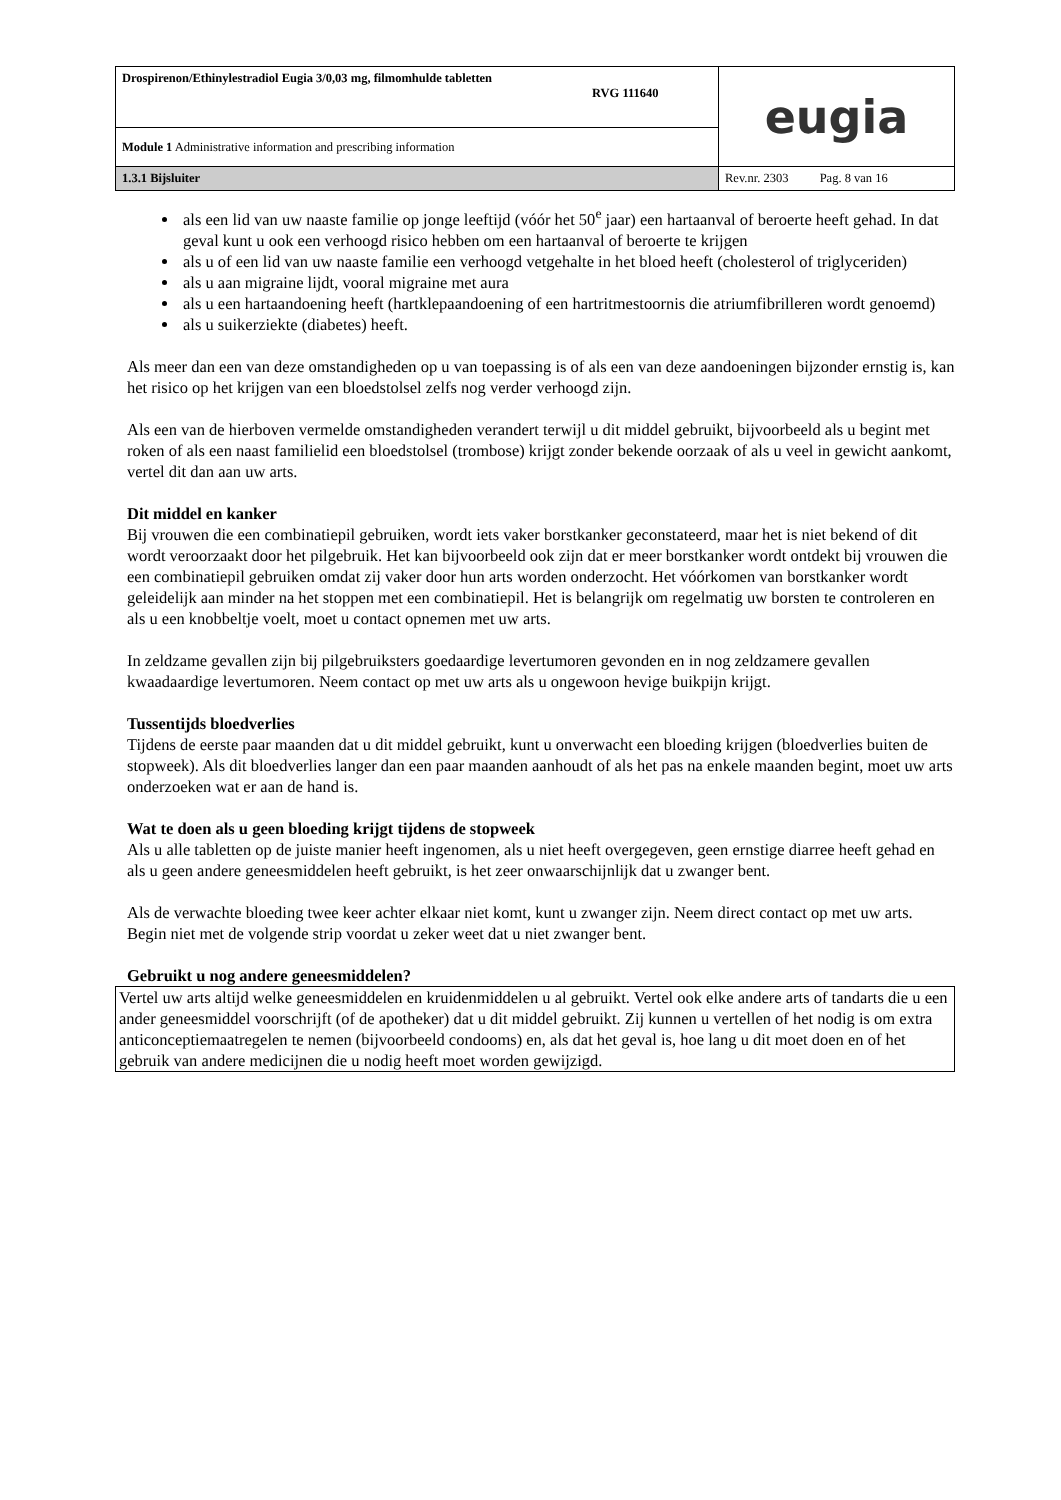| Drospirenon/Ethinylestradiol Eugia 3/0,03 mg, filmomhulde tabletten RVG 111640 | eugia |
| Module 1 Administrative information and prescribing information | |
| 1.3.1 Bijsluiter | Rev.nr. 2303 Pag. 8 van 16 |
als een lid van uw naaste familie op jonge leeftijd (vóór het 50<sup>e</sup> jaar) een hartaanval of beroerte heeft gehad. In dat geval kunt u ook een verhoogd risico hebben om een hartaanval of beroerte te krijgen
als u of een lid van uw naaste familie een verhoogd vetgehalte in het bloed heeft (cholesterol of triglyceriden)
als u aan migraine lijdt, vooral migraine met aura
als u een hartaandoening heeft (hartklepaandoening of een hartritmestoornis die atriumfibrilleren wordt genoemd)
als u suikerziekte (diabetes) heeft.
Als meer dan een van deze omstandigheden op u van toepassing is of als een van deze aandoeningen bijzonder ernstig is, kan het risico op het krijgen van een bloedstolsel zelfs nog verder verhoogd zijn.
Als een van de hierboven vermelde omstandigheden verandert terwijl u dit middel gebruikt, bijvoorbeeld als u begint met roken of als een naast familielid een bloedstolsel (trombose) krijgt zonder bekende oorzaak of als u veel in gewicht aankomt, vertel dit dan aan uw arts.
Dit middel en kanker
Bij vrouwen die een combinatiepil gebruiken, wordt iets vaker borstkanker geconstateerd, maar het is niet bekend of dit wordt veroorzaakt door het pilgebruik. Het kan bijvoorbeeld ook zijn dat er meer borstkanker wordt ontdekt bij vrouwen die een combinatiepil gebruiken omdat zij vaker door hun arts worden onderzocht. Het vóórkomen van borstkanker wordt geleidelijk aan minder na het stoppen met een combinatiepil. Het is belangrijk om regelmatig uw borsten te controleren en als u een knobbeltje voelt, moet u contact opnemen met uw arts.
In zeldzame gevallen zijn bij pilgebruiksters goedaardige levertumoren gevonden en in nog zeldzamere gevallen kwaadaardige levertumoren. Neem contact op met uw arts als u ongewoon hevige buikpijn krijgt.
Tussentijds bloedverlies
Tijdens de eerste paar maanden dat u dit middel gebruikt, kunt u onverwacht een bloeding krijgen (bloedverlies buiten de stopweek). Als dit bloedverlies langer dan een paar maanden aanhoudt of als het pas na enkele maanden begint, moet uw arts onderzoeken wat er aan de hand is.
Wat te doen als u geen bloeding krijgt tijdens de stopweek
Als u alle tabletten op de juiste manier heeft ingenomen, als u niet heeft overgegeven, geen ernstige diarree heeft gehad en als u geen andere geneesmiddelen heeft gebruikt, is het zeer onwaarschijnlijk dat u zwanger bent.
Als de verwachte bloeding twee keer achter elkaar niet komt, kunt u zwanger zijn. Neem direct contact op met uw arts. Begin niet met de volgende strip voordat u zeker weet dat u niet zwanger bent.
Gebruikt u nog andere geneesmiddelen?
Vertel uw arts altijd welke geneesmiddelen en kruidenmiddelen u al gebruikt. Vertel ook elke andere arts of tandarts die u een ander geneesmiddel voorschrijft (of de apotheker) dat u dit middel gebruikt. Zij kunnen u vertellen of het nodig is om extra anticonceptiemaatregelen te nemen (bijvoorbeeld condooms) en, als dat het geval is, hoe lang u dit moet doen en of het gebruik van andere medicijnen die u nodig heeft moet worden gewijzigd.